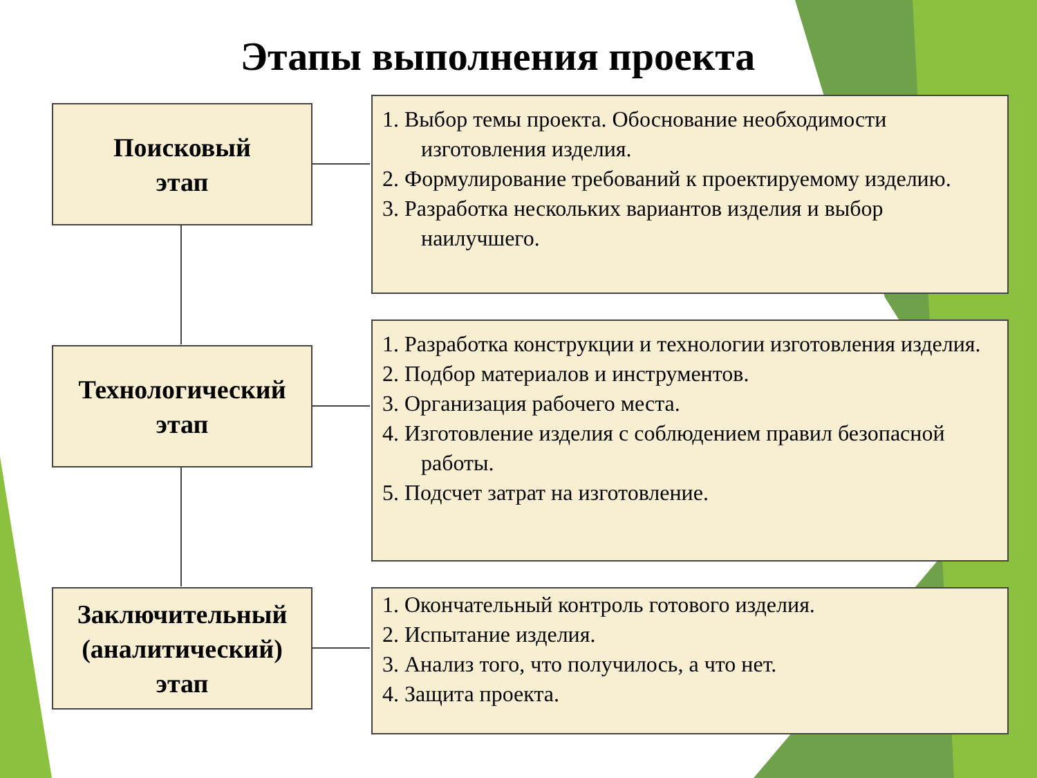Этапы выполнения проекта
Поисковый
этап
1. Выбор темы проекта. Обоснование необходимости изготовления изделия.
2. Формулирование требований к проектируемому изделию.
3. Разработка нескольких вариантов изделия и выбор наилучшего.
Технологический
этап
1. Разработка конструкции и технологии изготовления изделия.
2. Подбор материалов и инструментов.
3. Организация рабочего места.
4. Изготовление изделия с соблюдением правил безопасной работы.
5. Подсчет затрат на изготовление.
Заключительный
(аналитический)
этап
1. Окончательный контроль готового изделия.
2. Испытание изделия.
3. Анализ того, что получилось, а что нет.
4. Защита проекта.